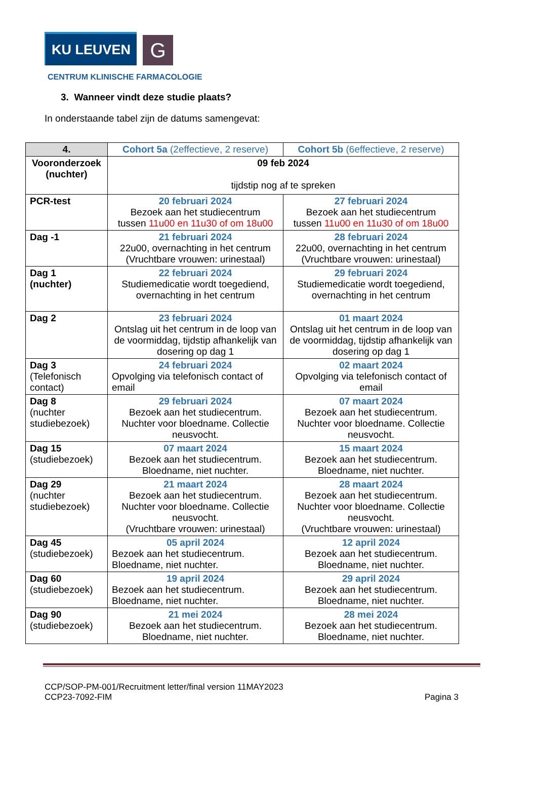KU LEUVEN
G
CENTRUM KLINISCHE FARMACOLOGIE
3. Wanneer vindt deze studie plaats?
In onderstaande tabel zijn de datums samengevat:
| 4. | Cohort 5a (2effectieve, 2 reserve) | Cohort 5b (6effectieve, 2 reserve) |
| --- | --- | --- |
| Vooronderzoek (nuchter) | 09 feb 2024 tijdstip nog af te spreken | |
| PCR-test | 20 februari 2024 Bezoek aan het studiecentrum tussen 11u00 en 11u30 of om 18u00 | 27 februari 2024 Bezoek aan het studiecentrum tussen 11u00 en 11u30 of om 18u00 |
| Dag -1 | 21 februari 2024 22u00, overnachting in het centrum (Vruchtbare vrouwen: urinestaal) | 28 februari 2024 22u00, overnachting in het centrum (Vruchtbare vrouwen: urinestaal) |
| Dag 1 (nuchter) | 22 februari 2024 Studiemedicatie wordt toegediend, overnachting in het centrum | 29 februari 2024 Studiemedicatie wordt toegediend, overnachting in het centrum |
| Dag 2 | 23 februari 2024 Ontslag uit het centrum in de loop van de voormiddag, tijdstip afhankelijk van dosering op dag 1 | 01 maart 2024 Ontslag uit het centrum in de loop van de voormiddag, tijdstip afhankelijk van dosering op dag 1 |
| Dag 3 (Telefonisch contact) | 24 februari 2024 Opvolging via telefonisch contact of email | 02 maart 2024 Opvolging via telefonisch contact of email |
| Dag 8 (nuchter studiebezoek) | 29 februari 2024 Bezoek aan het studiecentrum. Nuchter voor bloedname. Collectie neusvocht. | 07 maart 2024 Bezoek aan het studiecentrum. Nuchter voor bloedname. Collectie neusvocht. |
| Dag 15 (studiebezoek) | 07 maart 2024 Bezoek aan het studiecentrum. Bloedname, niet nuchter. | 15 maart 2024 Bezoek aan het studiecentrum. Bloedname, niet nuchter. |
| Dag 29 (nuchter studiebezoek) | 21 maart 2024 Bezoek aan het studiecentrum. Nuchter voor bloedname. Collectie neusvocht. (Vruchtbare vrouwen: urinestaal) | 28 maart 2024 Bezoek aan het studiecentrum. Nuchter voor bloedname. Collectie neusvocht. (Vruchtbare vrouwen: urinestaal) |
| Dag 45 (studiebezoek) | 05 april 2024 Bezoek aan het studiecentrum. Bloedname, niet nuchter. | 12 april 2024 Bezoek aan het studiecentrum. Bloedname, niet nuchter. |
| Dag 60 (studiebezoek) | 19 april 2024 Bezoek aan het studiecentrum. Bloedname, niet nuchter. | 29 april 2024 Bezoek aan het studiecentrum. Bloedname, niet nuchter. |
| Dag 90 (studiebezoek) | 21 mei 2024 Bezoek aan het studiecentrum. Bloedname, niet nuchter. | 28 mei 2024 Bezoek aan het studiecentrum. Bloedname, niet nuchter. |
CCP/SOP-PM-001/Recruitment letter/final version 11MAY2023
CCP23-7092-FIM
Pagina 3